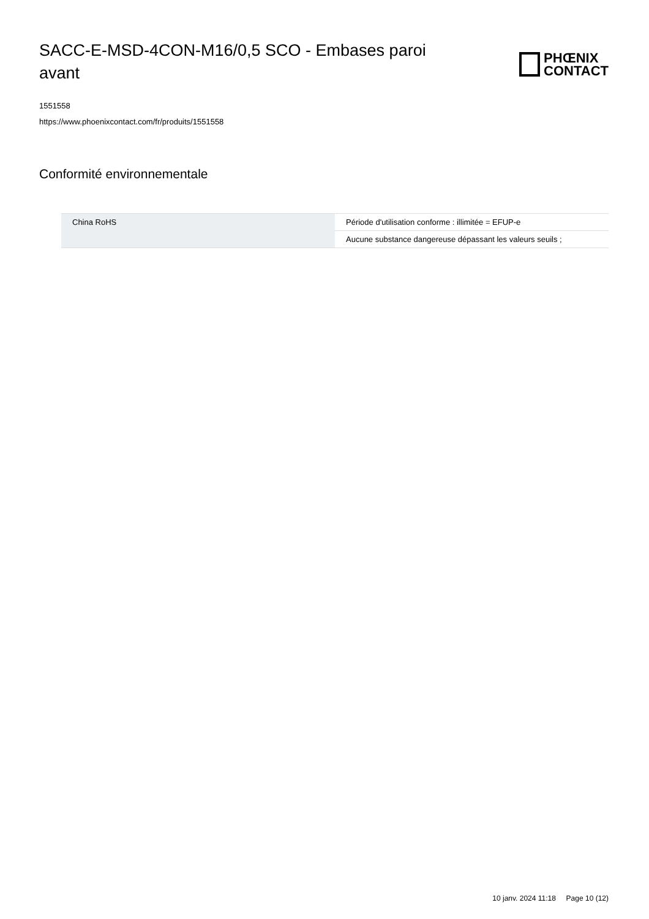SACC-E-MSD-4CON-M16/0,5 SCO - Embases paroi avant
PHŒNIX
CONTACT
1551558
https://www.phoenixcontact.com/fr/produits/1551558
Conformité environnementale
| China RoHS | Période d'utilisation conforme : illimitée = EFUP-e |
| | Aucune substance dangereuse dépassant les valeurs seuils ; |
10 janv. 2024 11:18 Page 10 (12)